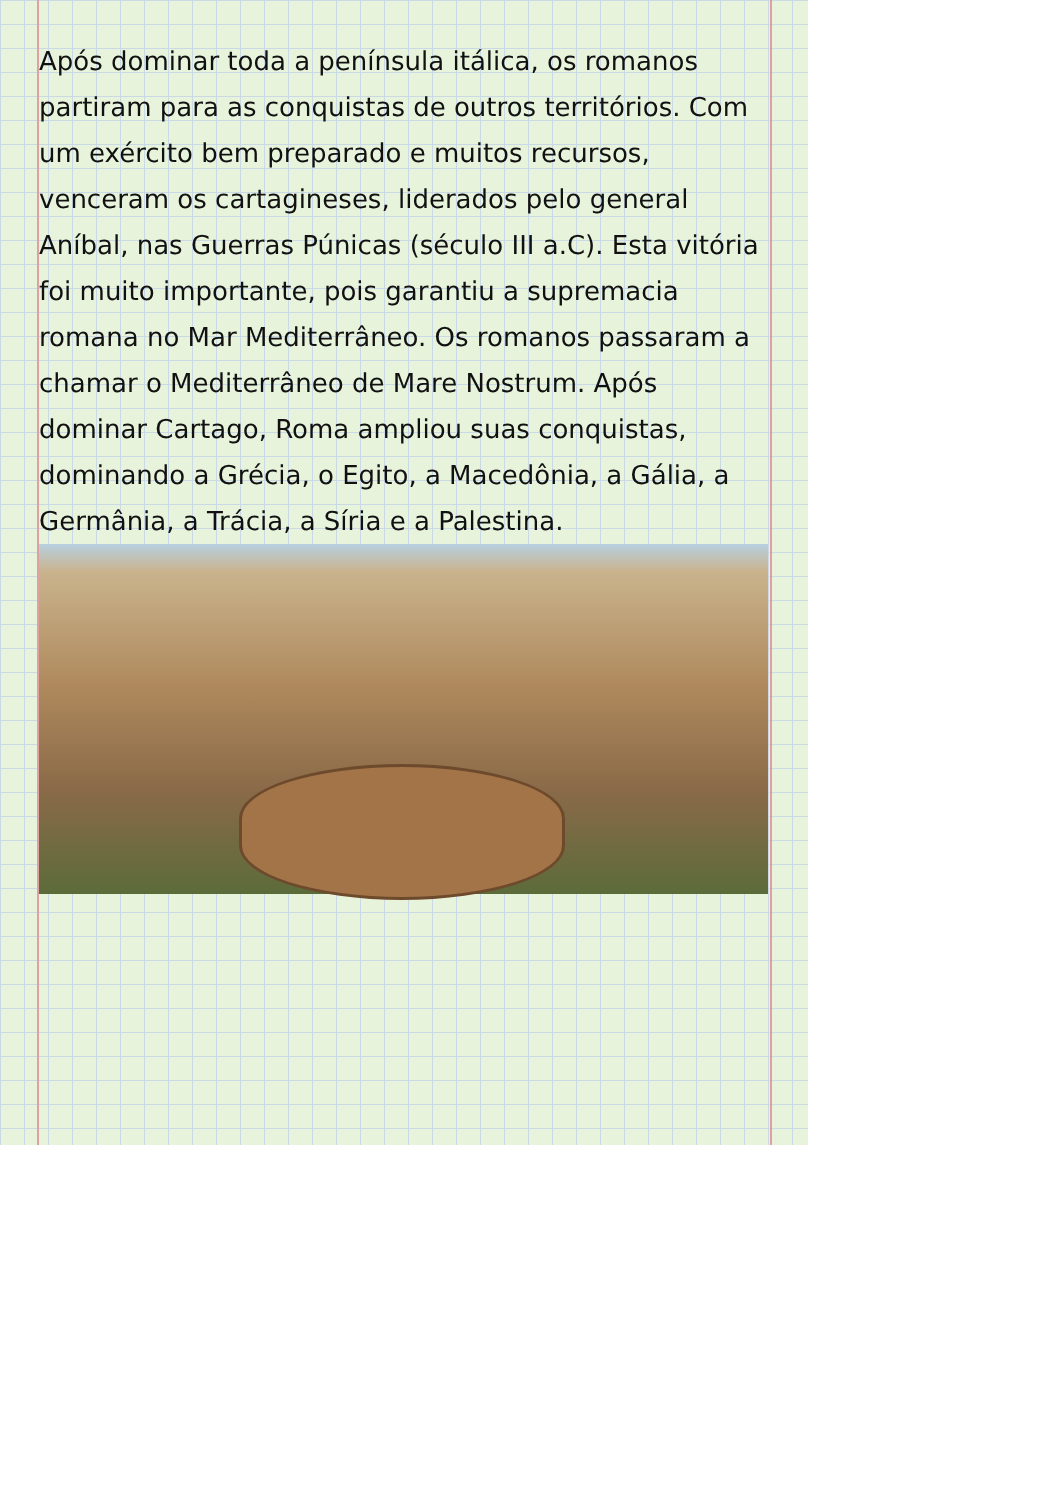Após dominar toda a península itálica, os romanos partiram para as conquistas de outros territórios. Com um exército bem preparado e muitos recursos, venceram os cartagineses, liderados pelo general Aníbal, nas Guerras Púnicas (século III a.C). Esta vitória foi muito importante, pois garantiu a supremacia romana no Mar Mediterrâneo. Os romanos passaram a chamar o Mediterrâneo de Mare Nostrum. Após dominar Cartago, Roma ampliou suas conquistas, dominando a Grécia, o Egito, a Macedônia, a Gália, a Germânia, a Trácia, a Síria e a Palestina.